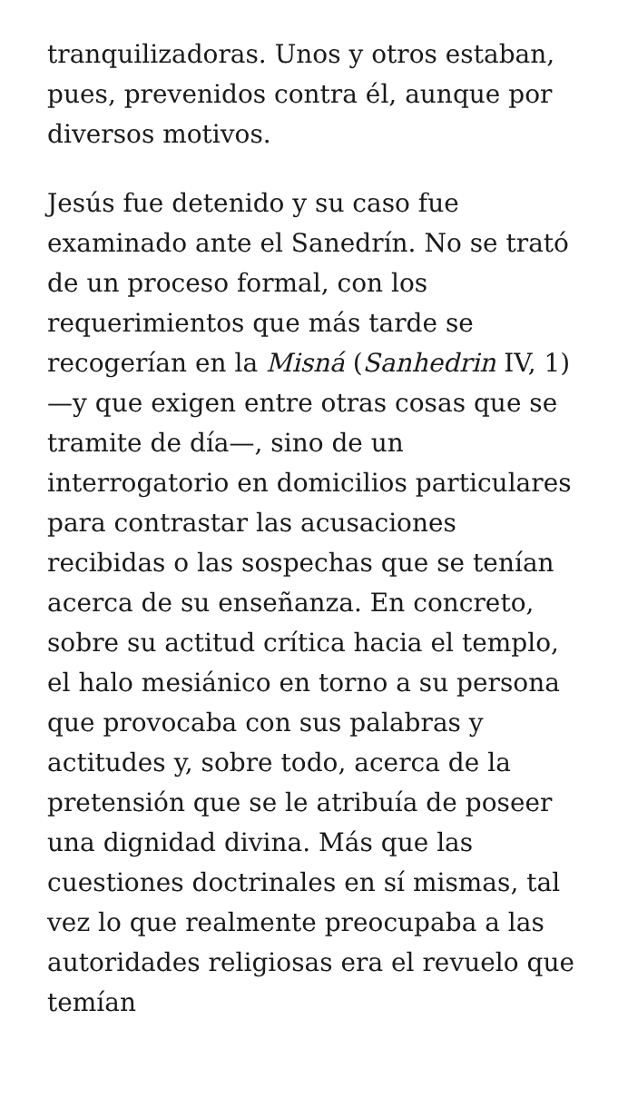tranquilizadoras. Unos y otros estaban, pues, prevenidos contra él, aunque por diversos motivos.
Jesús fue detenido y su caso fue examinado ante el Sanedrín. No se trató de un proceso formal, con los requerimientos que más tarde se recogerían en la Misná (Sanhedrin IV, 1) —y que exigen entre otras cosas que se tramite de día—, sino de un interrogatorio en domicilios particulares para contrastar las acusaciones recibidas o las sospechas que se tenían acerca de su enseñanza. En concreto, sobre su actitud crítica hacia el templo, el halo mesiánico en torno a su persona que provocaba con sus palabras y actitudes y, sobre todo, acerca de la pretensión que se le atribuía de poseer una dignidad divina. Más que las cuestiones doctrinales en sí mismas, tal vez lo que realmente preocupaba a las autoridades religiosas era el revuelo que temían